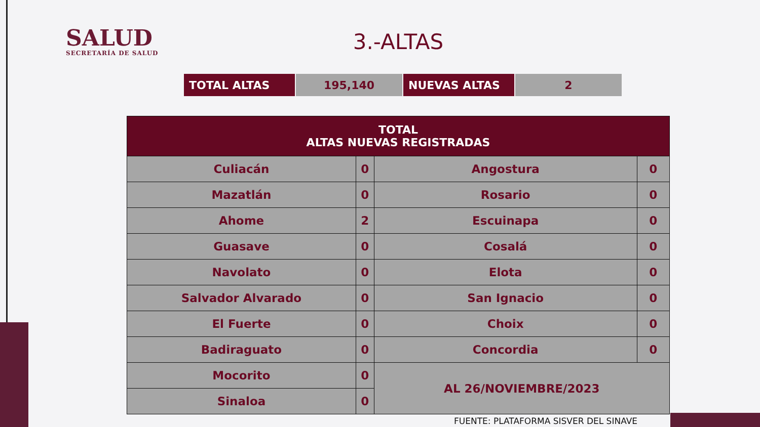SALUD
SECRETARÍA DE SALUD
3.-ALTAS
| TOTAL ALTAS | 195,140 | NUEVAS ALTAS | 2 |
| TOTAL ALTAS NUEVAS REGISTRADAS | | | |
| --- | --- | --- | --- |
| Culiacán | 0 | Angostura | 0 |
| Mazatlán | 0 | Rosario | 0 |
| Ahome | 2 | Escuinapa | 0 |
| Guasave | 0 | Cosalá | 0 |
| Navolato | 0 | Elota | 0 |
| Salvador Alvarado | 0 | San Ignacio | 0 |
| El Fuerte | 0 | Choix | 0 |
| Badiraguato | 0 | Concordia | 0 |
| Mocorito | 0 | AL 26/NOVIEMBRE/2023 | |
| Sinaloa | 0 | | |
FUENTE: PLATAFORMA SISVER DEL SINAVE